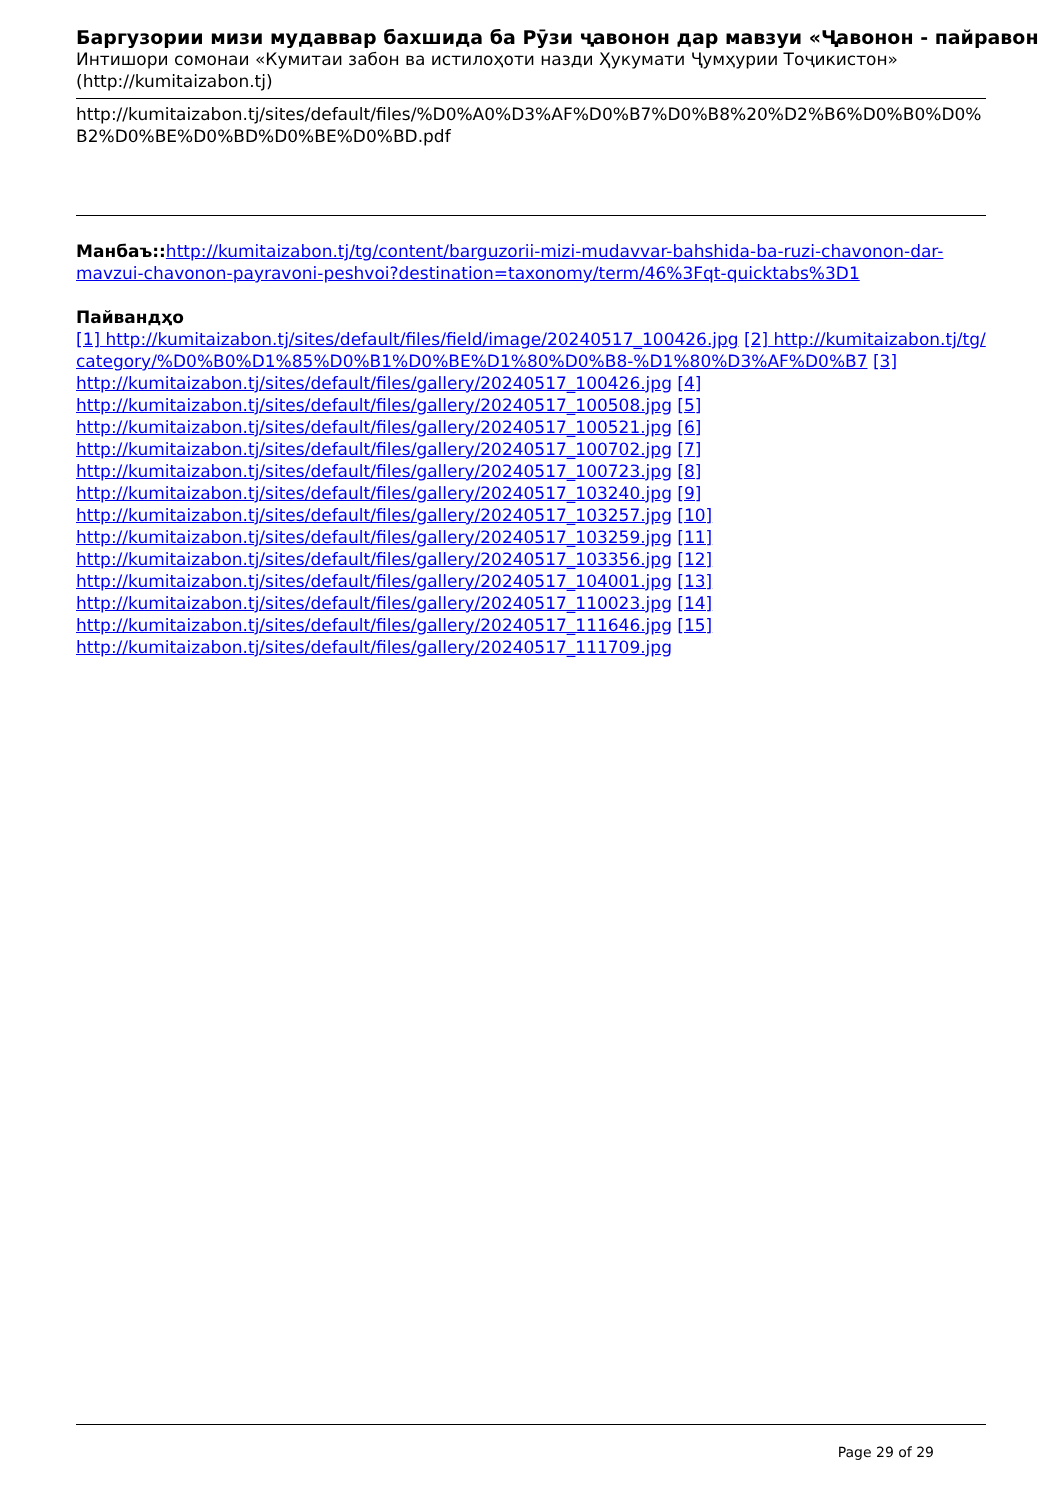Баргузории мизи мудаввар бахшида ба Рӯзи ҷавонон дар мавзуи «Ҷавонон - пайравон
Интишори сомонаи «Кумитаи забон ва истилоҳоти назди Ҳукумати Ҷумҳурии Тоҷикистон» (http://kumitaizabon.tj)
http://kumitaizabon.tj/sites/default/files/%D0%A0%D3%AF%D0%B7%D0%B8%20%D2%B6%D0%B0%D0%B2%D0%BE%D0%BD%D0%BE%D0%BD.pdf
Манбаъ:: http://kumitaizabon.tj/tg/content/barguzorii-mizi-mudavvar-bahshida-ba-ruzi-chavonon-dar-mavzui-chavonon-payravoni-peshvoi?destination=taxonomy/term/46%3Fqt-quicktabs%3D1
Пайвандҳо
[1] http://kumitaizabon.tj/sites/default/files/field/image/20240517_100426.jpg [2] http://kumitaizabon.tj/tg/category/%D0%B0%D1%85%D0%B1%D0%BE%D1%80%D0%B8-%D1%80%D3%AF%D0%B7 [3]
http://kumitaizabon.tj/sites/default/files/gallery/20240517_100426.jpg [4]
http://kumitaizabon.tj/sites/default/files/gallery/20240517_100508.jpg [5]
http://kumitaizabon.tj/sites/default/files/gallery/20240517_100521.jpg [6]
http://kumitaizabon.tj/sites/default/files/gallery/20240517_100702.jpg [7]
http://kumitaizabon.tj/sites/default/files/gallery/20240517_100723.jpg [8]
http://kumitaizabon.tj/sites/default/files/gallery/20240517_103240.jpg [9]
http://kumitaizabon.tj/sites/default/files/gallery/20240517_103257.jpg [10]
http://kumitaizabon.tj/sites/default/files/gallery/20240517_103259.jpg [11]
http://kumitaizabon.tj/sites/default/files/gallery/20240517_103356.jpg [12]
http://kumitaizabon.tj/sites/default/files/gallery/20240517_104001.jpg [13]
http://kumitaizabon.tj/sites/default/files/gallery/20240517_110023.jpg [14]
http://kumitaizabon.tj/sites/default/files/gallery/20240517_111646.jpg [15]
http://kumitaizabon.tj/sites/default/files/gallery/20240517_111709.jpg
Page 29 of 29